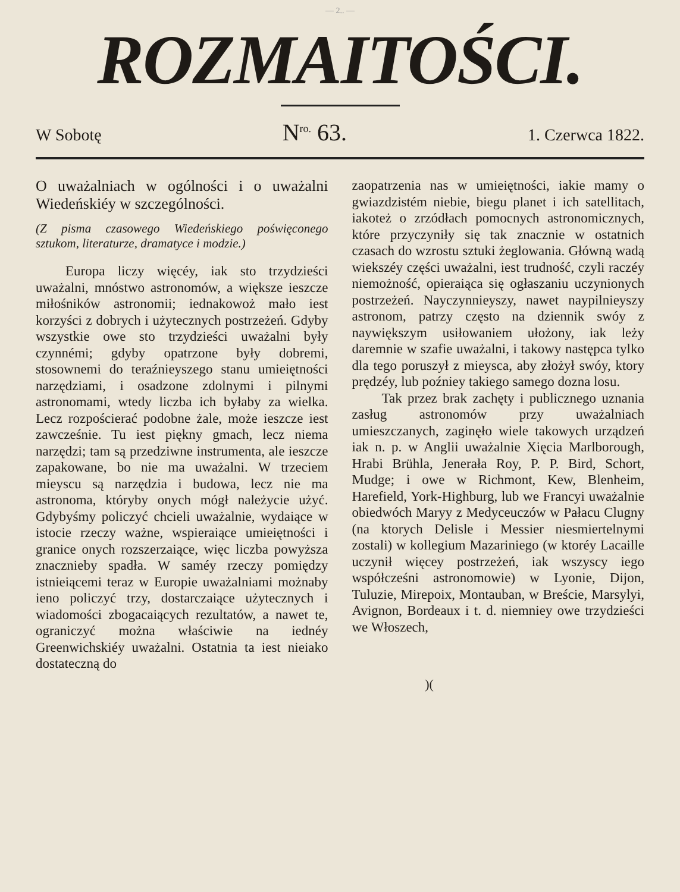— 2.. —
ROZMAITOŚCI.
W Sobotę N<sup>ro.</sup> 63. 1. Czerwca 1822.
O uważalniach w ogólności i o uważalni Wiedeńskiéy w szczególności.
(Z pisma czasowego Wiedeńskiego poświęconego sztukom, literaturze, dramatyce i modzie.)
Europa liczy więcéy, iak sto trzydzieści uważalni, mnóstwo astronomów, a większe ieszcze miłośników astronomii; iednakowoż mało iest korzyści z dobrych i użytecznych postrzeżeń. Gdyby wszystkie owe sto trzydzieści uważalni były czynnémi; gdyby opatrzone były dobremi, stosownemi do teraźnieyszego stanu umieiętności narzędziami, i osadzone zdolnymi i pilnymi astronomami, wtedy liczba ich byłaby za wielka. Lecz rozpościerać podobne żale, może ieszcze iest zawcześnie. Tu iest piękny gmach, lecz niema narzędzi; tam są przedziwne instrumenta, ale ieszcze zapakowane, bo nie ma uważalni. W trzeciem mieyscu są narzędzia i budowa, lecz nie ma astronoma, któryby onych mógł należycie użyć. Gdybyśmy policzyć chcieli uważalnie, wydaiące w istocie rzeczy ważne, wspieraiące umieiętności i granice onych rozszerzaiące, więc liczba powyższa znacznieby spadła. W saméy rzeczy pomiędzy istnieiącemi teraz w Europie uważalniami możnaby ieno policzyć trzy, dostarczaiące użytecznych i wiadomości zbogacaiących rezultatów, a nawet te, ograniczyć można właściwie na iednéy Greenwichskiéy uważalni. Ostatnia ta iest nieiako dostateczną do
zaopatrzenia nas w umieiętności, iakie mamy o gwiazdzistém niebie, biegu planet i ich satellitach, iakoteż o zrzódłach pomocnych astronomicznych, które przyczyniły się tak znacznie w ostatnich czasach do wzrostu sztuki żeglowania. Główną wadą wiekszéy części uważalni, iest trudność, czyli raczéy niemożność, opieraiąca się ogłaszaniu uczynionych postrzeżeń. Nayczynnieyszy, nawet naypilnieyszy astronom, patrzy często na dziennik swóy z naywiększym usiłowaniem ułożony, iak leży daremnie w szafie uważalni, i takowy następca tylko dla tego poruszył z mieysca, aby złożył swóy, ktory prędzéy, lub poźniey takiego samego dozna losu.
Tak przez brak zachęty i publicznego uznania zasług astronomów przy uważalniach umieszczanych, zaginęło wiele takowych urządzeń iak n. p. w Anglii uważalnie Xięcia Marlborough, Hrabi Brühla, Jenerała Roy, P. P. Bird, Schort, Mudge; i owe w Richmont, Kew, Blenheim, Harefield, York-Highburg, lub we Francyi uważalnie obiedwóch Maryy z Medyceuczów w Pałacu Clugny (na ktorych Delisle i Messier niesmiertelnymi zostali) w kollegium Mazariniego (w ktoréy Lacaille uczynił więcey postrzeżeń, iak wszyscy iego współcześni astronomowie) w Lyonie, Dijon, Tuluzie, Mirepoix, Montauban, w Breście, Marsylyi, Avignon, Bordeaux i t. d. niemniey owe trzydzieści we Włoszech,
)(